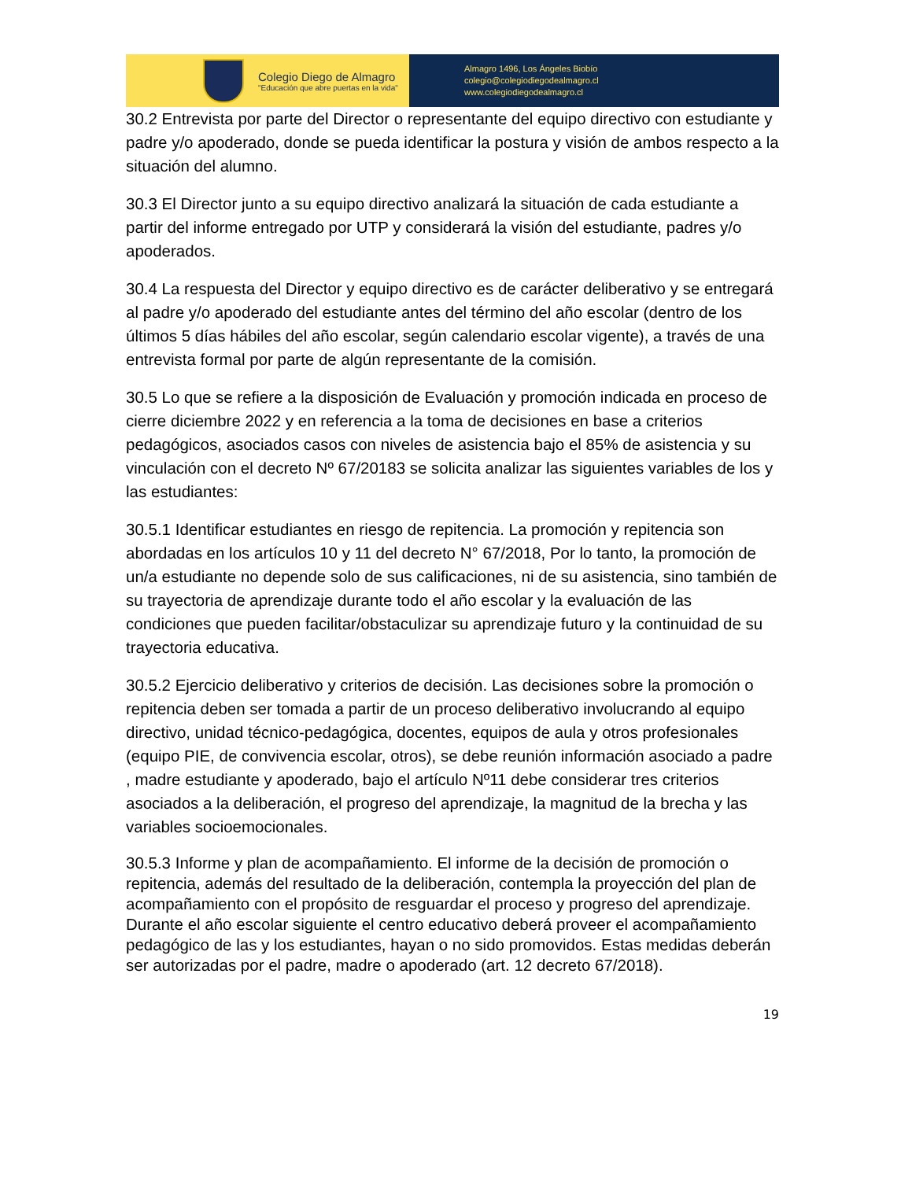Colegio Diego de Almagro
"Educación que abre puertas en la vida"
Almagro 1496, Los Ángeles Biobío
colegio@colegiodiegodealmagro.cl
www.colegiodiegodealmagro.cl
30.2 Entrevista por parte del Director o representante del equipo directivo con estudiante y padre y/o apoderado, donde se pueda identificar la postura y visión de ambos respecto a la situación del alumno.
30.3 El Director junto a su equipo directivo analizará la situación de cada estudiante a partir del informe entregado por UTP y considerará la visión del estudiante, padres y/o apoderados.
30.4 La respuesta del Director y equipo directivo es de carácter deliberativo y se entregará al padre y/o apoderado del estudiante antes del término del año escolar (dentro de los últimos 5 días hábiles del año escolar, según calendario escolar vigente), a través de una entrevista formal por parte de algún representante de la comisión.
30.5 Lo que se refiere a la disposición de Evaluación y promoción indicada en proceso de cierre diciembre 2022 y en referencia a la toma de decisiones en base a criterios pedagógicos, asociados casos con niveles de asistencia bajo el 85% de asistencia y su vinculación con el decreto Nº 67/20183 se solicita analizar las siguientes variables de los y las estudiantes:
30.5.1 Identificar estudiantes en riesgo de repitencia. La promoción y repitencia son abordadas en los artículos 10 y 11 del decreto N° 67/2018, Por lo tanto, la promoción de un/a estudiante no depende solo de sus calificaciones, ni de su asistencia, sino también de su trayectoria de aprendizaje durante todo el año escolar y la evaluación de las condiciones que pueden facilitar/obstaculizar su aprendizaje futuro y la continuidad de su trayectoria educativa.
30.5.2 Ejercicio deliberativo y criterios de decisión. Las decisiones sobre la promoción o repitencia deben ser tomada a partir de un proceso deliberativo involucrando al equipo directivo, unidad técnico-pedagógica, docentes, equipos de aula y otros profesionales (equipo PIE, de convivencia escolar, otros), se debe reunión información asociado a padre , madre estudiante y apoderado, bajo el artículo Nº11 debe considerar tres criterios asociados a la deliberación, el progreso del aprendizaje, la magnitud de la brecha y las variables socioemocionales.
30.5.3 Informe y plan de acompañamiento. El informe de la decisión de promoción o repitencia, además del resultado de la deliberación, contempla la proyección del plan de acompañamiento con el propósito de resguardar el proceso y progreso del aprendizaje. Durante el año escolar siguiente el centro educativo deberá proveer el acompañamiento pedagógico de las y los estudiantes, hayan o no sido promovidos. Estas medidas deberán ser autorizadas por el padre, madre o apoderado (art. 12 decreto 67/2018).
19